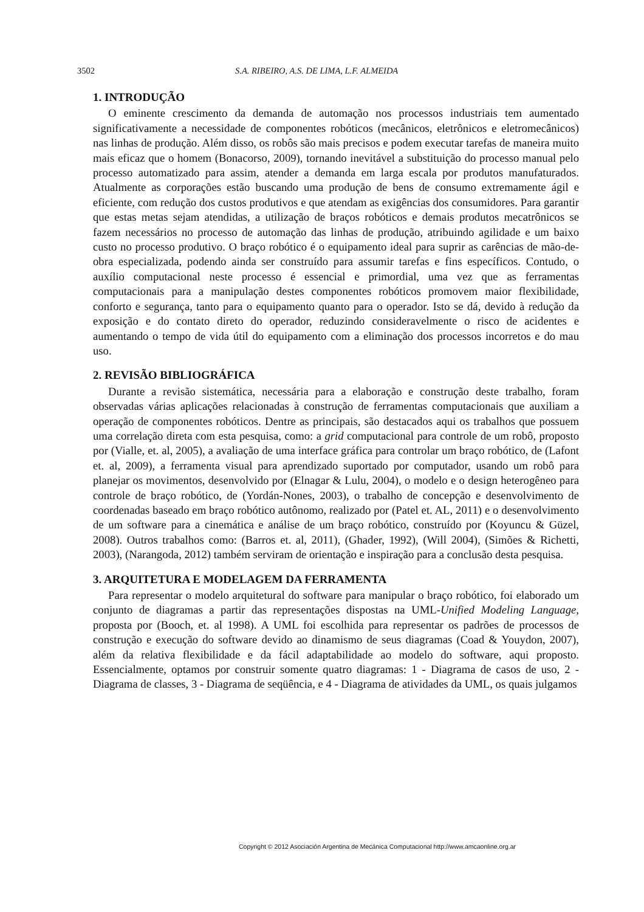3502 S.A. RIBEIRO, A.S. DE LIMA, L.F. ALMEIDA
1. INTRODUÇÃO
O eminente crescimento da demanda de automação nos processos industriais tem aumentado significativamente a necessidade de componentes robóticos (mecânicos, eletrônicos e eletromecânicos) nas linhas de produção. Além disso, os robôs são mais precisos e podem executar tarefas de maneira muito mais eficaz que o homem (Bonacorso, 2009), tornando inevitável a substituição do processo manual pelo processo automatizado para assim, atender a demanda em larga escala por produtos manufaturados. Atualmente as corporações estão buscando uma produção de bens de consumo extremamente ágil e eficiente, com redução dos custos produtivos e que atendam as exigências dos consumidores. Para garantir que estas metas sejam atendidas, a utilização de braços robóticos e demais produtos mecatrônicos se fazem necessários no processo de automação das linhas de produção, atribuindo agilidade e um baixo custo no processo produtivo. O braço robótico é o equipamento ideal para suprir as carências de mão-de-obra especializada, podendo ainda ser construído para assumir tarefas e fins específicos. Contudo, o auxílio computacional neste processo é essencial e primordial, uma vez que as ferramentas computacionais para a manipulação destes componentes robóticos promovem maior flexibilidade, conforto e segurança, tanto para o equipamento quanto para o operador. Isto se dá, devido à redução da exposição e do contato direto do operador, reduzindo consideravelmente o risco de acidentes e aumentando o tempo de vida útil do equipamento com a eliminação dos processos incorretos e do mau uso.
2. REVISÃO BIBLIOGRÁFICA
Durante a revisão sistemática, necessária para a elaboração e construção deste trabalho, foram observadas várias aplicações relacionadas à construção de ferramentas computacionais que auxiliam a operação de componentes robóticos. Dentre as principais, são destacados aqui os trabalhos que possuem uma correlação direta com esta pesquisa, como: a grid computacional para controle de um robô, proposto por (Vialle, et. al, 2005), a avaliação de uma interface gráfica para controlar um braço robótico, de (Lafont et. al, 2009), a ferramenta visual para aprendizado suportado por computador, usando um robô para planejar os movimentos, desenvolvido por (Elnagar & Lulu, 2004), o modelo e o design heterogêneo para controle de braço robótico, de (Yordán-Nones, 2003), o trabalho de concepção e desenvolvimento de coordenadas baseado em braço robótico autônomo, realizado por (Patel et. AL, 2011) e o desenvolvimento de um software para a cinemática e análise de um braço robótico, construído por (Koyuncu & Güzel, 2008). Outros trabalhos como: (Barros et. al, 2011), (Ghader, 1992), (Will 2004), (Simões & Richetti, 2003), (Narangoda, 2012) também serviram de orientação e inspiração para a conclusão desta pesquisa.
3. ARQUITETURA E MODELAGEM DA FERRAMENTA
Para representar o modelo arquitetural do software para manipular o braço robótico, foi elaborado um conjunto de diagramas a partir das representações dispostas na UML-Unified Modeling Language, proposta por (Booch, et. al 1998). A UML foi escolhida para representar os padrões de processos de construção e execução do software devido ao dinamismo de seus diagramas (Coad & Youydon, 2007), além da relativa flexibilidade e da fácil adaptabilidade ao modelo do software, aqui proposto. Essencialmente, optamos por construir somente quatro diagramas: 1 - Diagrama de casos de uso, 2 - Diagrama de classes, 3 - Diagrama de seqüência, e 4 - Diagrama de atividades da UML, os quais julgamos
Copyright © 2012 Asociación Argentina de Mecánica Computacional http://www.amcaonline.org.ar